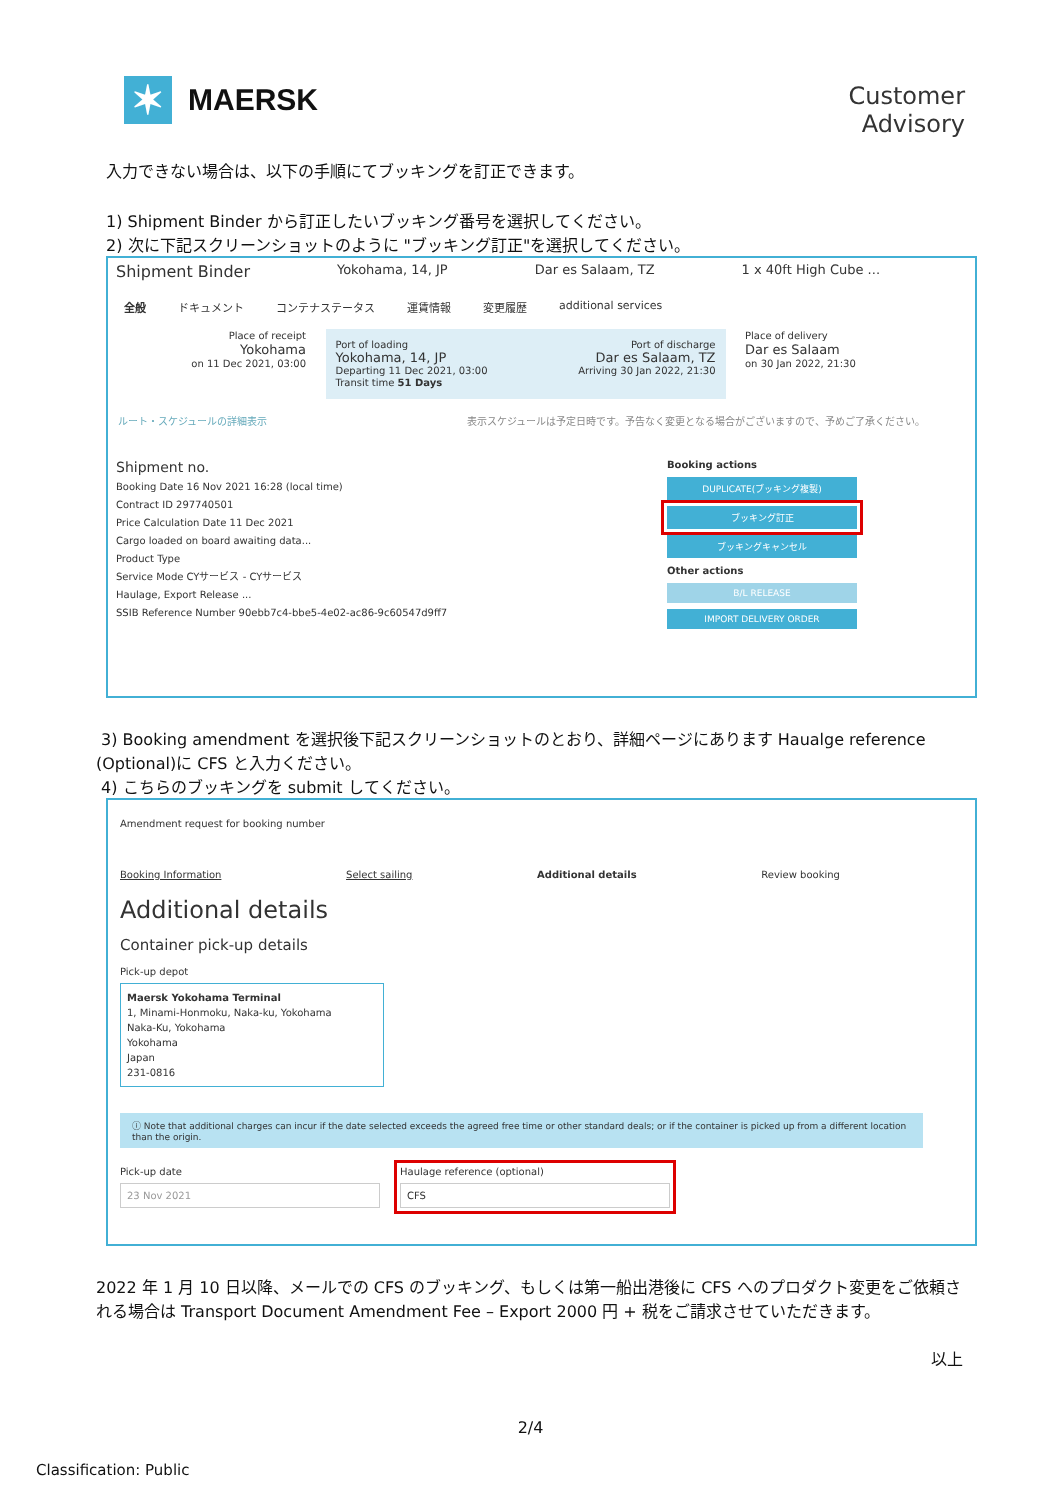✶
MAERSK
Customer
Advisory
入力できない場合は、以下の手順にてブッキングを訂正できます。
1) Shipment Binder から訂正したいブッキング番号を選択してください。
2) 次に下記スクリーンショットのように "ブッキング訂正"を選択してください。
Shipment Binder Yokohama, 14, JP Dar es Salaam, TZ 1 x 40ft High Cube ...
全般 ドキュメント コンテナステータス 運賃情報 変更履歴 additional services
Place of receipt
Yokohama
on 11 Dec 2021, 03:00
Port of loading
Yokohama, 14, JP
Departing 11 Dec 2021, 03:00 Port of discharge
Dar es Salaam, TZ
Arriving 30 Jan 2022, 21:30
Transit time 51 Days
Place of delivery
Dar es Salaam
on 30 Jan 2022, 21:30
ルート・スケジュールの詳細表示 表示スケジュールは予定日時です。予告なく変更となる場合がございますので、予めご了承ください。
Shipment no.
Booking Date 16 Nov 2021 16:28 (local time)
Contract ID 297740501
Price Calculation Date 11 Dec 2021
Cargo loaded on board awaiting data...
Product Type
Service Mode CYサービス - CYサービス
Haulage, Export Release ...
SSIB Reference Number 90ebb7c4-bbe5-4e02-ac86-9c60547d9ff7
Booking actions
DUPLICATE(ブッキング複製)
ブッキング訂正
ブッキングキャンセル
Other actions
B/L RELEASE
IMPORT DELIVERY ORDER
3) Booking amendment を選択後下記スクリーンショットのとおり、詳細ページにあります Haualge reference (Optional)に CFS と入力ください。
4) こちらのブッキングを submit してください。
Amendment request for booking number
Booking Information Select sailing Additional details Review booking
Additional details
Container pick-up details
Pick-up depot
Maersk Yokohama Terminal
1, Minami-Honmoku, Naka-ku, Yokohama
Naka-Ku, Yokohama
Yokohama
Japan
231-0816
ⓘ Note that additional charges can incur if the date selected exceeds the agreed free time or other standard deals; or if the container is picked up from a different location than the origin.
Pick-up date
23 Nov 2021
Haulage reference (optional)
CFS
2022 年 1 月 10 日以降、メールでの CFS のブッキング、もしくは第一船出港後に CFS へのプロダクト変更をご依頼される場合は Transport Document Amendment Fee – Export 2000 円 + 税をご請求させていただきます。
以上
2/4
Classification: Public